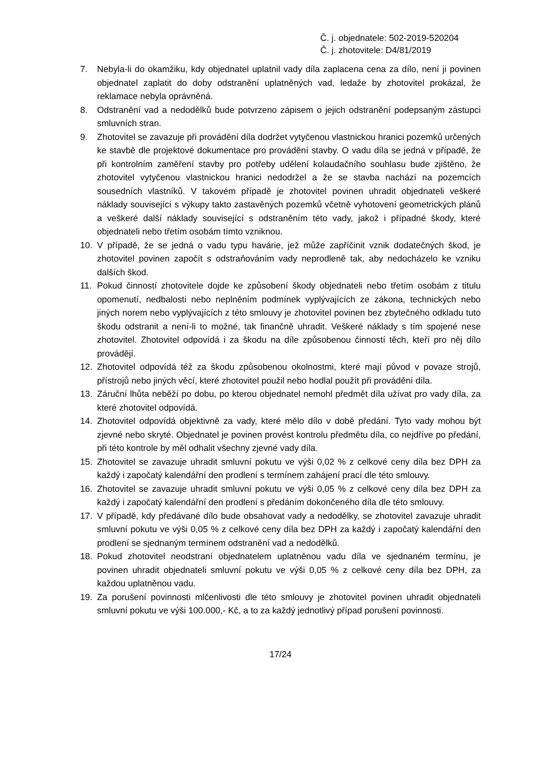Č. j. objednatele: 502-2019-520204
Č. j. zhotovitele: D4/81/2019
7. Nebyla-li do okamžiku, kdy objednatel uplatnil vady díla zaplacena cena za dílo, není ji povinen objednatel zaplatit do doby odstranění uplatněných vad, ledaže by zhotovitel prokázal, že reklamace nebyla oprávněná.
8. Odstranění vad a nedodělků bude potvrzeno zápisem o jejich odstranění podepsaným zástupci smluvních stran.
9. Zhotovitel se zavazuje při provádění díla dodržet vytyčenou vlastnickou hranici pozemků určených ke stavbě dle projektové dokumentace pro provádění stavby. O vadu díla se jedná v případě, že při kontrolním zaměření stavby pro potřeby udělení kolaudačního souhlasu bude zjištěno, že zhotovitel vytyčenou vlastnickou hranici nedodržel a že se stavba nachází na pozemcích sousedních vlastníků. V takovém případě je zhotovitel povinen uhradit objednateli veškeré náklady související s výkupy takto zastavěných pozemků včetně vyhotovení geometrických plánů a veškeré další náklady související s odstraněním této vady, jakož i případné škody, které objednateli nebo třetím osobám tímto vzniknou.
10. V případě, že se jedná o vadu typu havárie, jež může zapříčinit vznik dodatečných škod, je zhotovitel povinen započít s odstraňováním vady neprodleně tak, aby nedocházelo ke vzniku dalších škod.
11. Pokud činností zhotovitele dojde ke způsobení škody objednateli nebo třetím osobám z titulu opomenutí, nedbalosti nebo neplněním podmínek vyplývajících ze zákona, technických nebo jiných norem nebo vyplývajících z této smlouvy je zhotovitel povinen bez zbytečného odkladu tuto škodu odstranit a není-li to možné, tak finančně uhradit. Veškeré náklady s tím spojené nese zhotovitel. Zhotovitel odpovídá i za škodu na díle způsobenou činností těch, kteří pro něj dílo provádějí.
12. Zhotovitel odpovídá též za škodu způsobenou okolnostmi, které mají původ v povaze strojů, přístrojů nebo jiných věcí, které zhotovitel použil nebo hodlal použít při provádění díla.
13. Záruční lhůta neběží po dobu, po kterou objednatel nemohl předmět díla užívat pro vady díla, za které zhotovitel odpovídá.
14. Zhotovitel odpovídá objektivně za vady, které mělo dílo v době předání. Tyto vady mohou být zjevné nebo skryté. Objednatel je povinen provést kontrolu předmětu díla, co nejdříve po předání, při této kontrole by měl odhalit všechny zjevné vady díla.
15. Zhotovitel se zavazuje uhradit smluvní pokutu ve výši 0,02 % z celkové ceny díla bez DPH za každý i započatý kalendářní den prodlení s termínem zahájení prací dle této smlouvy.
16. Zhotovitel se zavazuje uhradit smluvní pokutu ve výši 0,05 % z celkové ceny díla bez DPH za každý i započatý kalendářní den prodlení s předáním dokončeného díla dle této smlouvy.
17. V případě, kdy předávané dílo bude obsahovat vady a nedodělky, se zhotovitel zavazuje uhradit smluvní pokutu ve výši 0,05 % z celkové ceny díla bez DPH za každý i započatý kalendářní den prodlení se sjednaným termínem odstranění vad a nedodělků.
18. Pokud zhotovitel neodstraní objednatelem uplatněnou vadu díla ve sjednaném termínu, je povinen uhradit objednateli smluvní pokutu ve výši 0,05 % z celkové ceny díla bez DPH, za každou uplatněnou vadu.
19. Za porušení povinnosti mlčenlivosti dle této smlouvy je zhotovitel povinen uhradit objednateli smluvní pokutu ve výši 100.000,- Kč, a to za každý jednotlivý případ porušení povinnosti.
17/24